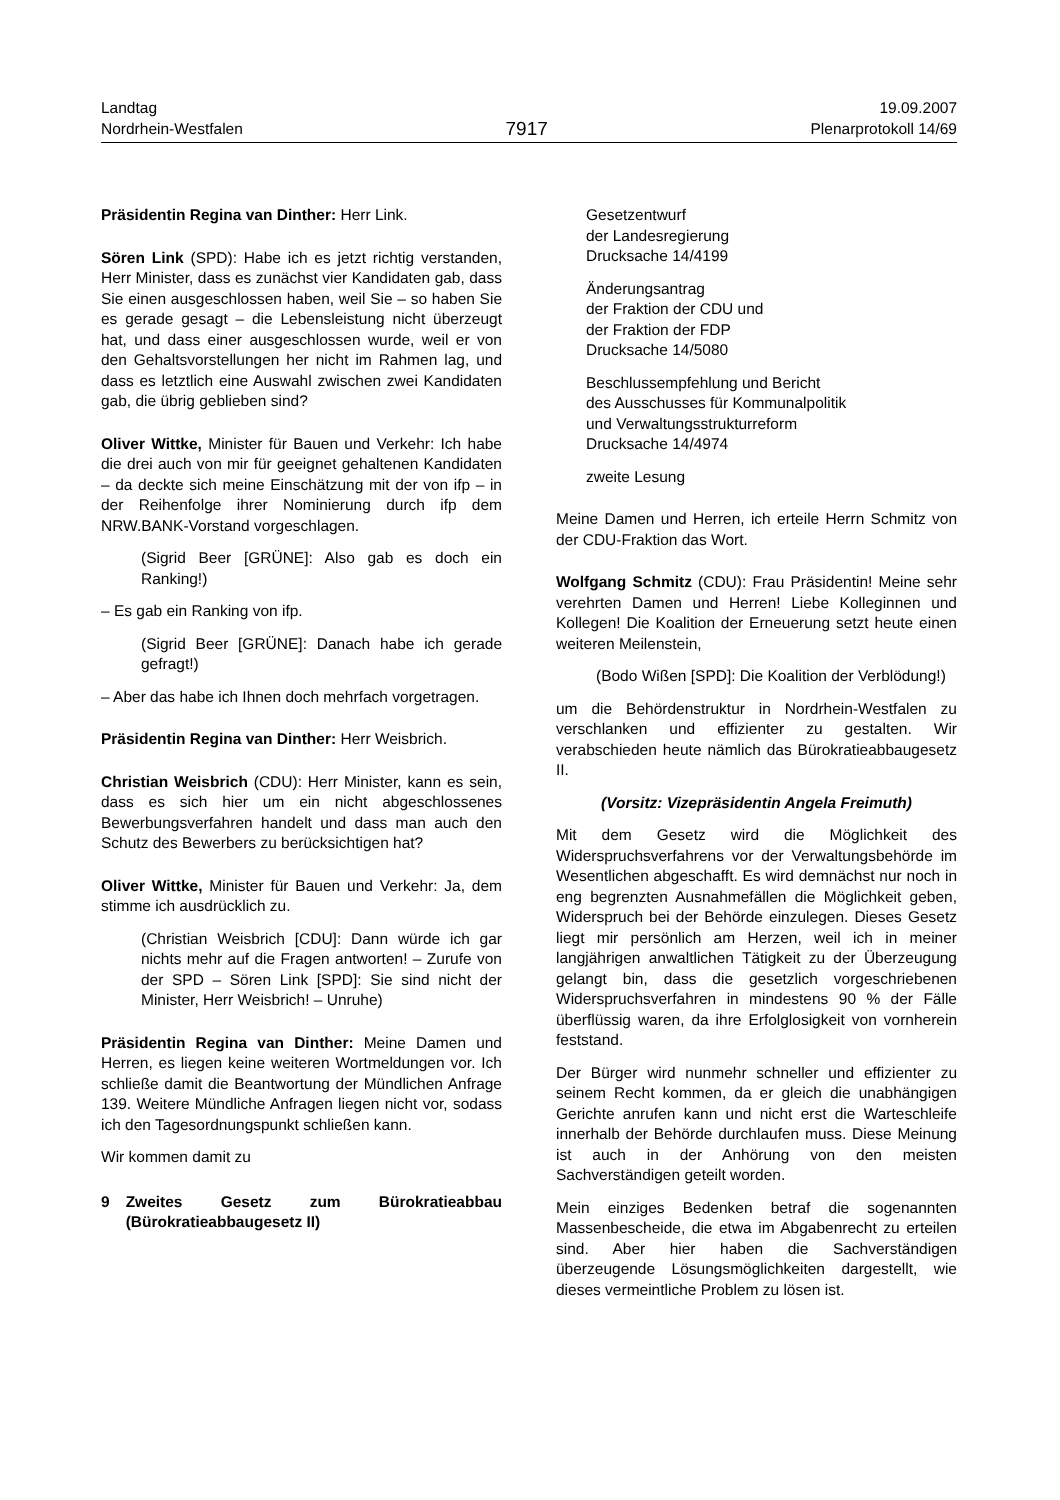Landtag
Nordrhein-Westfalen
7917
19.09.2007
Plenarprotokoll 14/69
Präsidentin Regina van Dinther: Herr Link.
Sören Link (SPD): Habe ich es jetzt richtig verstanden, Herr Minister, dass es zunächst vier Kandidaten gab, dass Sie einen ausgeschlossen haben, weil Sie – so haben Sie es gerade gesagt – die Lebensleistung nicht überzeugt hat, und dass einer ausgeschlossen wurde, weil er von den Gehaltsvorstellungen her nicht im Rahmen lag, und dass es letztlich eine Auswahl zwischen zwei Kandidaten gab, die übrig geblieben sind?
Oliver Wittke, Minister für Bauen und Verkehr: Ich habe die drei auch von mir für geeignet gehaltenen Kandidaten – da deckte sich meine Einschätzung mit der von ifp – in der Reihenfolge ihrer Nominierung durch ifp dem NRW.BANK-Vorstand vorgeschlagen.
(Sigrid Beer [GRÜNE]: Also gab es doch ein Ranking!)
– Es gab ein Ranking von ifp.
(Sigrid Beer [GRÜNE]: Danach habe ich gerade gefragt!)
– Aber das habe ich Ihnen doch mehrfach vorgetragen.
Präsidentin Regina van Dinther: Herr Weisbrich.
Christian Weisbrich (CDU): Herr Minister, kann es sein, dass es sich hier um ein nicht abgeschlossenes Bewerbungsverfahren handelt und dass man auch den Schutz des Bewerbers zu berücksichtigen hat?
Oliver Wittke, Minister für Bauen und Verkehr: Ja, dem stimme ich ausdrücklich zu.
(Christian Weisbrich [CDU]: Dann würde ich gar nichts mehr auf die Fragen antworten! – Zurufe von der SPD – Sören Link [SPD]: Sie sind nicht der Minister, Herr Weisbrich! – Unruhe)
Präsidentin Regina van Dinther: Meine Damen und Herren, es liegen keine weiteren Wortmeldungen vor. Ich schließe damit die Beantwortung der Mündlichen Anfrage 139. Weitere Mündliche Anfragen liegen nicht vor, sodass ich den Tagesordnungspunkt schließen kann.
Wir kommen damit zu
9 Zweites Gesetz zum Bürokratieabbau (Bürokratieabbaugesetz II)
Gesetzentwurf
der Landesregierung
Drucksache 14/4199
Änderungsantrag
der Fraktion der CDU und
der Fraktion der FDP
Drucksache 14/5080
Beschlussempfehlung und Bericht
des Ausschusses für Kommunalpolitik
und Verwaltungsstrukturreform
Drucksache 14/4974
zweite Lesung
Meine Damen und Herren, ich erteile Herrn Schmitz von der CDU-Fraktion das Wort.
Wolfgang Schmitz (CDU): Frau Präsidentin! Meine sehr verehrten Damen und Herren! Liebe Kolleginnen und Kollegen! Die Koalition der Erneuerung setzt heute einen weiteren Meilenstein,
(Bodo Wißen [SPD]: Die Koalition der Verblödung!)
um die Behördenstruktur in Nordrhein-Westfalen zu verschlanken und effizienter zu gestalten. Wir verabschieden heute nämlich das Bürokratieabbaugesetz II.
(Vorsitz: Vizepräsidentin Angela Freimuth)
Mit dem Gesetz wird die Möglichkeit des Widerspruchsverfahrens vor der Verwaltungsbehörde im Wesentlichen abgeschafft. Es wird demnächst nur noch in eng begrenzten Ausnahmefällen die Möglichkeit geben, Widerspruch bei der Behörde einzulegen. Dieses Gesetz liegt mir persönlich am Herzen, weil ich in meiner langjährigen anwaltlichen Tätigkeit zu der Überzeugung gelangt bin, dass die gesetzlich vorgeschriebenen Widerspruchsverfahren in mindestens 90 % der Fälle überflüssig waren, da ihre Erfolglosigkeit von vornherein feststand.
Der Bürger wird nunmehr schneller und effizienter zu seinem Recht kommen, da er gleich die unabhängigen Gerichte anrufen kann und nicht erst die Warteschleife innerhalb der Behörde durchlaufen muss. Diese Meinung ist auch in der Anhörung von den meisten Sachverständigen geteilt worden.
Mein einziges Bedenken betraf die sogenannten Massenbescheide, die etwa im Abgabenrecht zu erteilen sind. Aber hier haben die Sachverständigen überzeugende Lösungsmöglichkeiten dargestellt, wie dieses vermeintliche Problem zu lösen ist.